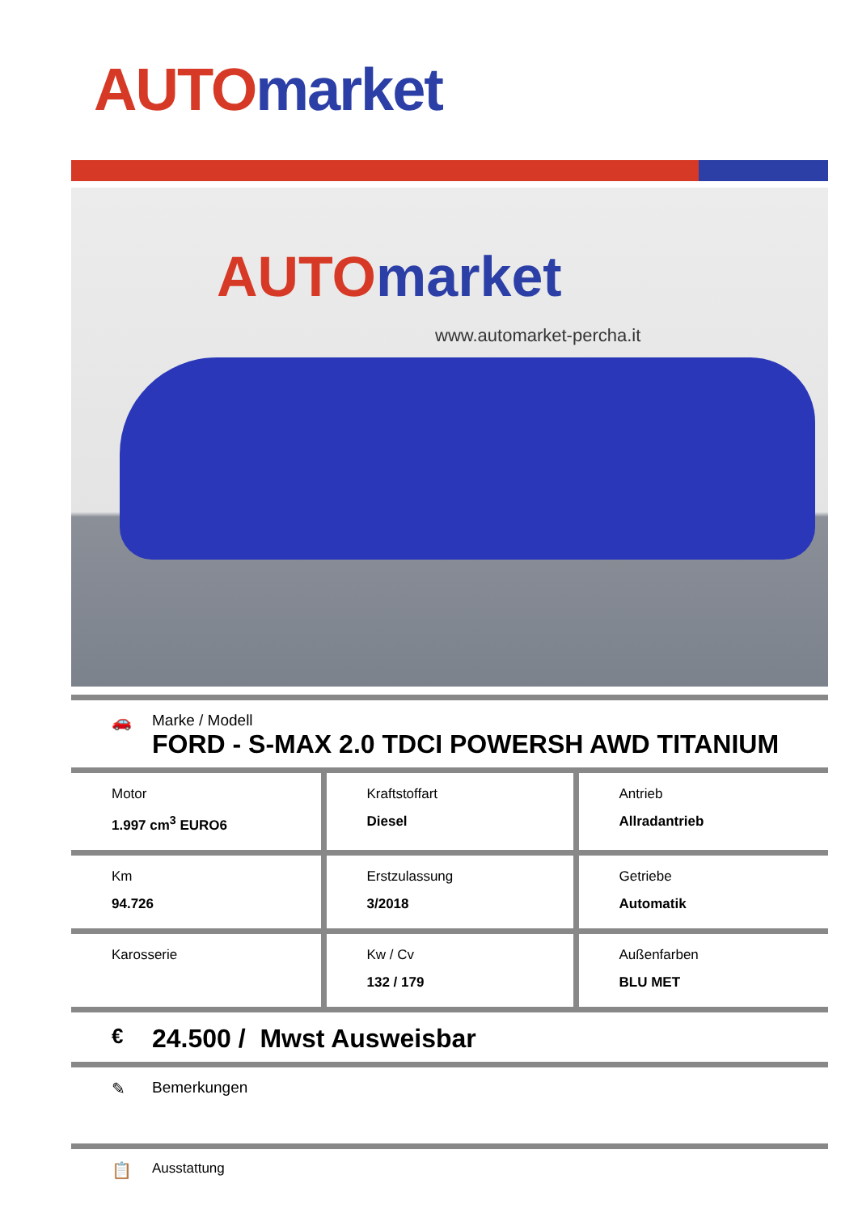AUTO market
AUTO market
www.automarket-percha.it
🚗 Marke / Modell
FORD - S-MAX 2.0 TDCI POWERSH AWD TITANIUM
| Motor 1.997 cm<sup>3</sup> EURO6 | Kraftstoffart Diesel | Antrieb Allradantrieb |
| Km 94.726 | Erstzulassung 3/2018 | Getriebe Automatik |
| Karosserie | Kw / Cv 132 / 179 | Außenfarben BLU MET |
€
24.500 / Mwst Ausweisbar
✎ Bemerkungen
📋
Ausstattung